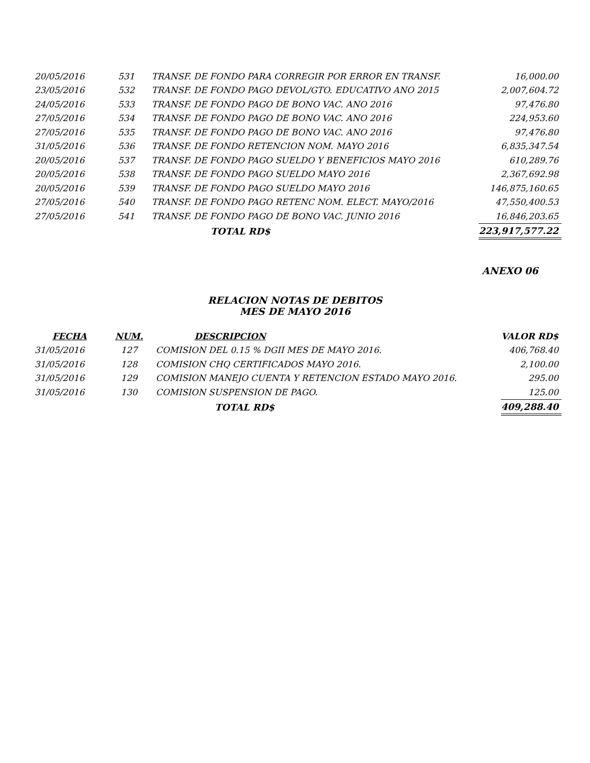| 20/05/2016 | 531 | TRANSF. DE FONDO PARA CORREGIR POR ERROR EN TRANSF. | 16,000.00 |
| 23/05/2016 | 532 | TRANSF. DE FONDO PAGO DEVOL/GTO. EDUCATIVO ANO 2015 | 2,007,604.72 |
| 24/05/2016 | 533 | TRANSF. DE FONDO PAGO DE BONO VAC. ANO 2016 | 97,476.80 |
| 27/05/2016 | 534 | TRANSF. DE FONDO PAGO DE BONO VAC. ANO 2016 | 224,953.60 |
| 27/05/2016 | 535 | TRANSF. DE FONDO PAGO DE BONO VAC. ANO 2016 | 97,476.80 |
| 31/05/2016 | 536 | TRANSF. DE FONDO RETENCION NOM. MAYO 2016 | 6,835,347.54 |
| 20/05/2016 | 537 | TRANSF. DE FONDO PAGO SUELDO Y BENEFICIOS MAYO 2016 | 610,289.76 |
| 20/05/2016 | 538 | TRANSF. DE FONDO PAGO SUELDO MAYO 2016 | 2,367,692.98 |
| 20/05/2016 | 539 | TRANSF. DE FONDO PAGO SUELDO MAYO 2016 | 146,875,160.65 |
| 27/05/2016 | 540 | TRANSF. DE FONDO PAGO RETENC NOM. ELECT. MAYO/2016 | 47,550,400.53 |
| 27/05/2016 | 541 | TRANSF. DE FONDO PAGO DE BONO VAC. JUNIO 2016 | 16,846,203.65 |
| | | TOTAL RD$ | 223,917,577.22 |
ANEXO 06
RELACION NOTAS DE DEBITOS
MES DE MAYO 2016
| FECHA | NUM. | DESCRIPCION | VALOR RD$ |
| --- | --- | --- | --- |
| 31/05/2016 | 127 | COMISION DEL 0.15 % DGII MES DE MAYO 2016. | 406,768.40 |
| 31/05/2016 | 128 | COMISION CHQ CERTIFICADOS MAYO 2016. | 2,100.00 |
| 31/05/2016 | 129 | COMISION MANEJO CUENTA Y RETENCION ESTADO MAYO 2016. | 295.00 |
| 31/05/2016 | 130 | COMISION SUSPENSION DE PAGO. | 125.00 |
| | | TOTAL RD$ | 409,288.40 |